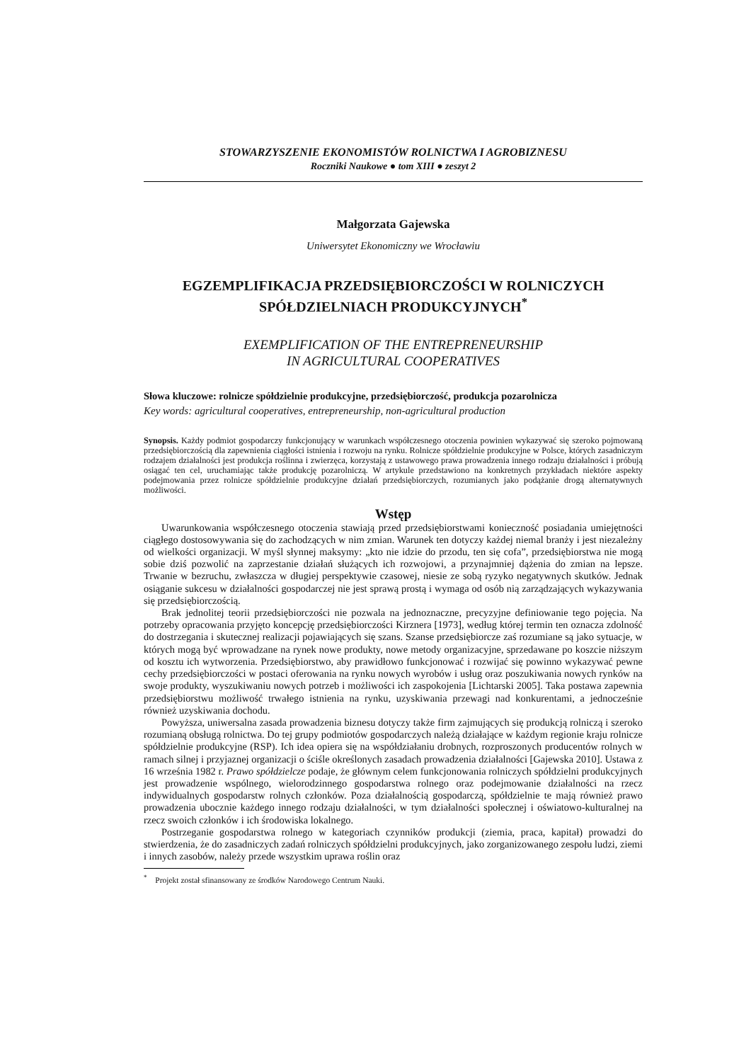STOWARZYSZENIE EKONOMISTÓW ROLNICTWA I AGROBIZNESU
Roczniki Naukowe ● tom XIII ● zeszyt 2
Małgorzata Gajewska
Uniwersytet Ekonomiczny we Wrocławiu
EGZEMPLIFIKACJA PRZEDSIĘBIORCZOŚCI W ROLNICZYCH SPÓŁDZIELNIACH PRODUKCYJNYCH<sup>*</sup>
EXEMPLIFICATION OF THE ENTREPRENEURSHIP
IN AGRICULTURAL COOPERATIVES
Słowa kluczowe: rolnicze spółdzielnie produkcyjne, przedsiębiorczość, produkcja pozarolnicza
Key words: agricultural cooperatives, entrepreneurship, non-agricultural production
Synopsis. Każdy podmiot gospodarczy funkcjonujący w warunkach współczesnego otoczenia powinien wykazywać się szeroko pojmowaną przedsiębiorczością dla zapewnienia ciągłości istnienia i rozwoju na rynku. Rolnicze spółdzielnie produkcyjne w Polsce, których zasadniczym rodzajem działalności jest produkcja roślinna i zwierzęca, korzystają z ustawowego prawa prowadzenia innego rodzaju działalności i próbują osiągać ten cel, uruchamiając także produkcję pozarolniczą. W artykule przedstawiono na konkretnych przykładach niektóre aspekty podejmowania przez rolnicze spółdzielnie produkcyjne działań przedsiębiorczych, rozumianych jako podążanie drogą alternatywnych możliwości.
Wstęp
Uwarunkowania współczesnego otoczenia stawiają przed przedsiębiorstwami konieczność posiadania umiejętności ciągłego dostosowywania się do zachodzących w nim zmian. Warunek ten dotyczy każdej niemal branży i jest niezależny od wielkości organizacji. W myśl słynnej maksymy: „kto nie idzie do przodu, ten się cofa”, przedsiębiorstwa nie mogą sobie dziś pozwolić na zaprzestanie działań służących ich rozwojowi, a przynajmniej dążenia do zmian na lepsze. Trwanie w bezruchu, zwłaszcza w długiej perspektywie czasowej, niesie ze sobą ryzyko negatywnych skutków. Jednak osiąganie sukcesu w działalności gospodarczej nie jest sprawą prostą i wymaga od osób nią zarządzających wykazywania się przedsiębiorczością.
Brak jednolitej teorii przedsiębiorczości nie pozwala na jednoznaczne, precyzyjne definiowanie tego pojęcia. Na potrzeby opracowania przyjęto koncepcję przedsiębiorczości Kirznera [1973], według której termin ten oznacza zdolność do dostrzegania i skutecznej realizacji pojawiających się szans. Szanse przedsiębiorcze zaś rozumiane są jako sytuacje, w których mogą być wprowadzane na rynek nowe produkty, nowe metody organizacyjne, sprzedawane po koszcie niższym od kosztu ich wytworzenia. Przedsiębiorstwo, aby prawidłowo funkcjonować i rozwijać się powinno wykazywać pewne cechy przedsiębiorczości w postaci oferowania na rynku nowych wyrobów i usług oraz poszukiwania nowych rynków na swoje produkty, wyszukiwaniu nowych potrzeb i możliwości ich zaspokojenia [Lichtarski 2005]. Taka postawa zapewnia przedsiębiorstwu możliwość trwałego istnienia na rynku, uzyskiwania przewagi nad konkurentami, a jednocześnie również uzyskiwania dochodu.
Powyższa, uniwersalna zasada prowadzenia biznesu dotyczy także firm zajmujących się produkcją rolniczą i szeroko rozumianą obsługą rolnictwa. Do tej grupy podmiotów gospodarczych należą działające w każdym regionie kraju rolnicze spółdzielnie produkcyjne (RSP). Ich idea opiera się na współdziałaniu drobnych, rozproszonych producentów rolnych w ramach silnej i przyjaznej organizacji o ściśle określonych zasadach prowadzenia działalności [Gajewska 2010]. Ustawa z 16 września 1982 r. Prawo spółdzielcze podaje, że głównym celem funkcjonowania rolniczych spółdzielni produkcyjnych jest prowadzenie wspólnego, wielorodzinnego gospodarstwa rolnego oraz podejmowanie działalności na rzecz indywidualnych gospodarstw rolnych członków. Poza działalnością gospodarczą, spółdzielnie te mają również prawo prowadzenia ubocznie każdego innego rodzaju działalności, w tym działalności społecznej i oświatowo-kulturalnej na rzecz swoich członków i ich środowiska lokalnego.
Postrzeganie gospodarstwa rolnego w kategoriach czynników produkcji (ziemia, praca, kapitał) prowadzi do stwierdzenia, że do zasadniczych zadań rolniczych spółdzielni produkcyjnych, jako zorganizowanego zespołu ludzi, ziemi i innych zasobów, należy przede wszystkim uprawa roślin oraz
<sup>*</sup> Projekt został sfinansowany ze środków Narodowego Centrum Nauki.